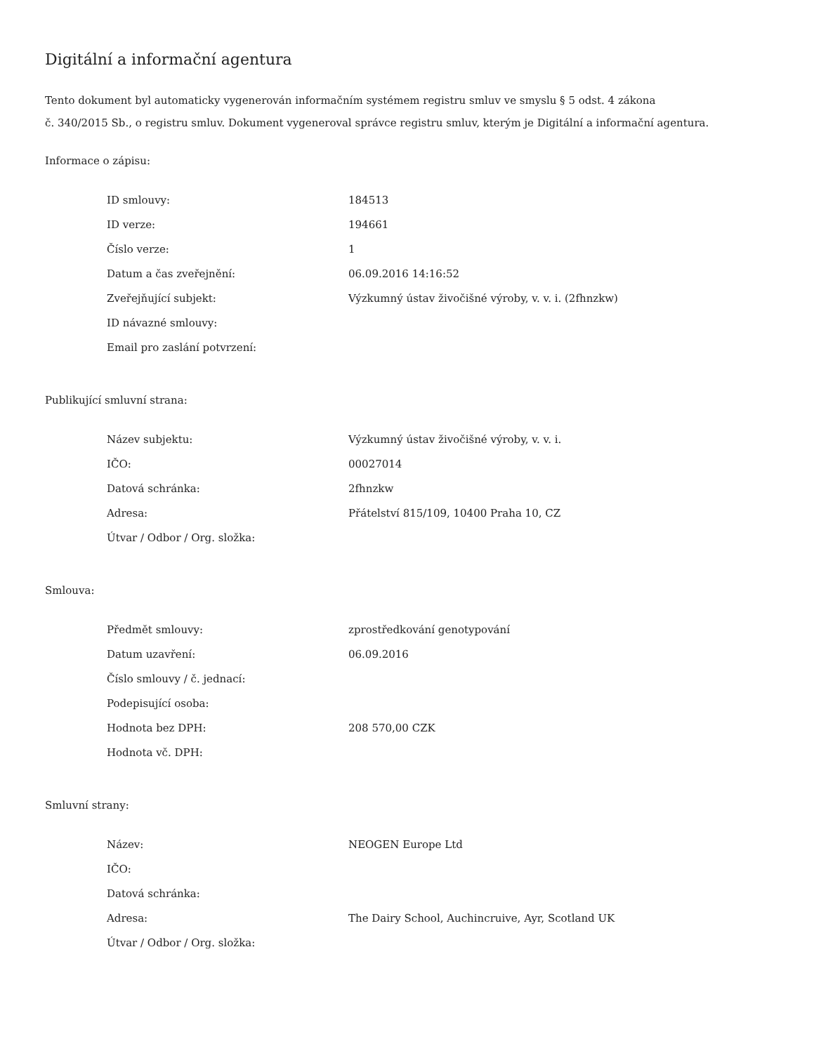Digitální a informační agentura
Tento dokument byl automaticky vygenerován informačním systémem registru smluv ve smyslu § 5 odst. 4 zákona
č. 340/2015 Sb., o registru smluv. Dokument vygeneroval správce registru smluv, kterým je Digitální a informační agentura.
Informace o zápisu:
| ID smlouvy: | 184513 |
| ID verze: | 194661 |
| Číslo verze: | 1 |
| Datum a čas zveřejnění: | 06.09.2016 14:16:52 |
| Zveřejňující subjekt: | Výzkumný ústav živočišné výroby, v. v. i. (2fhnzkw) |
| ID návazné smlouvy: | |
| Email pro zaslání potvrzení: | |
Publikující smluvní strana:
| Název subjektu: | Výzkumný ústav živočišné výroby, v. v. i. |
| IČO: | 00027014 |
| Datová schránka: | 2fhnzkw |
| Adresa: | Přátelství 815/109, 10400 Praha 10, CZ |
| Útvar / Odbor / Org. složka: | |
Smlouva:
| Předmět smlouvy: | zprostředkování genotypování |
| Datum uzavření: | 06.09.2016 |
| Číslo smlouvy / č. jednací: | |
| Podepisující osoba: | |
| Hodnota bez DPH: | 208 570,00 CZK |
| Hodnota vč. DPH: | |
Smluvní strany:
| Název: | NEOGEN Europe Ltd |
| IČO: | |
| Datová schránka: | |
| Adresa: | The Dairy School, Auchincruive, Ayr, Scotland UK |
| Útvar / Odbor / Org. složka: | |